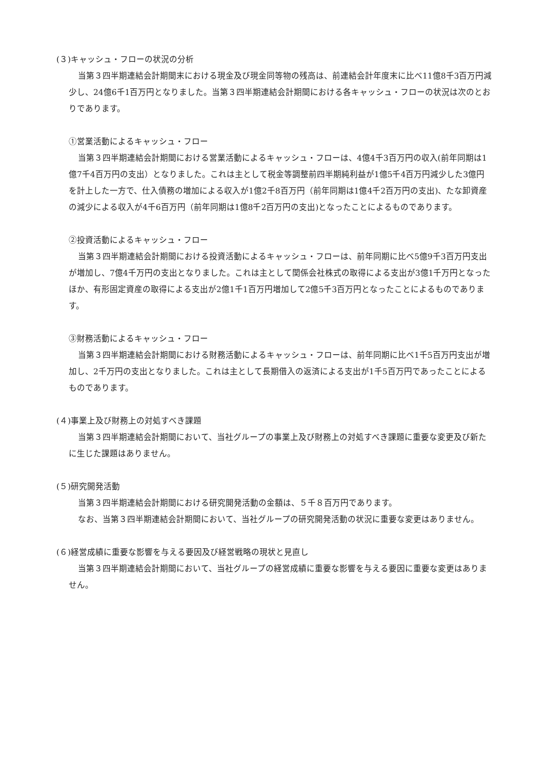(３)キャッシュ・フローの状況の分析
当第３四半期連結会計期間末における現金及び現金同等物の残高は、前連結会計年度末に比べ11億8千3百万円減少し、24億6千1百万円となりました。当第３四半期連結会計期間における各キャッシュ・フローの状況は次のとおりであります。
①営業活動によるキャッシュ・フロー
当第３四半期連結会計期間における営業活動によるキャッシュ・フローは、4億4千3百万円の収入(前年同期は1億7千4百万円の支出）となりました。これは主として税金等調整前四半期純利益が1億5千4百万円減少した3億円を計上した一方で、仕入債務の増加による収入が1億2千8百万円（前年同期は1億4千2百万円の支出)、たな卸資産の減少による収入が4千6百万円（前年同期は1億8千2百万円の支出)となったことによるものであります。
②投資活動によるキャッシュ・フロー
当第３四半期連結会計期間における投資活動によるキャッシュ・フローは、前年同期に比べ5億9千3百万円支出が増加し、7億4千万円の支出となりました。これは主として関係会社株式の取得による支出が3億1千万円となったほか、有形固定資産の取得による支出が2億1千1百万円増加して2億5千3百万円となったことによるものであります。
③財務活動によるキャッシュ・フロー
当第３四半期連結会計期間における財務活動によるキャッシュ・フローは、前年同期に比べ1千5百万円支出が増加し、2千万円の支出となりました。これは主として長期借入の返済による支出が1千5百万円であったことによるものであります。
(４)事業上及び財務上の対処すべき課題
当第３四半期連結会計期間において、当社グループの事業上及び財務上の対処すべき課題に重要な変更及び新たに生じた課題はありません。
(５)研究開発活動
当第３四半期連結会計期間における研究開発活動の金額は、５千８百万円であります。
なお、当第３四半期連結会計期間において、当社グループの研究開発活動の状況に重要な変更はありません。
(６)経営成績に重要な影響を与える要因及び経営戦略の現状と見直し
当第３四半期連結会計期間において、当社グループの経営成績に重要な影響を与える要因に重要な変更はありません。